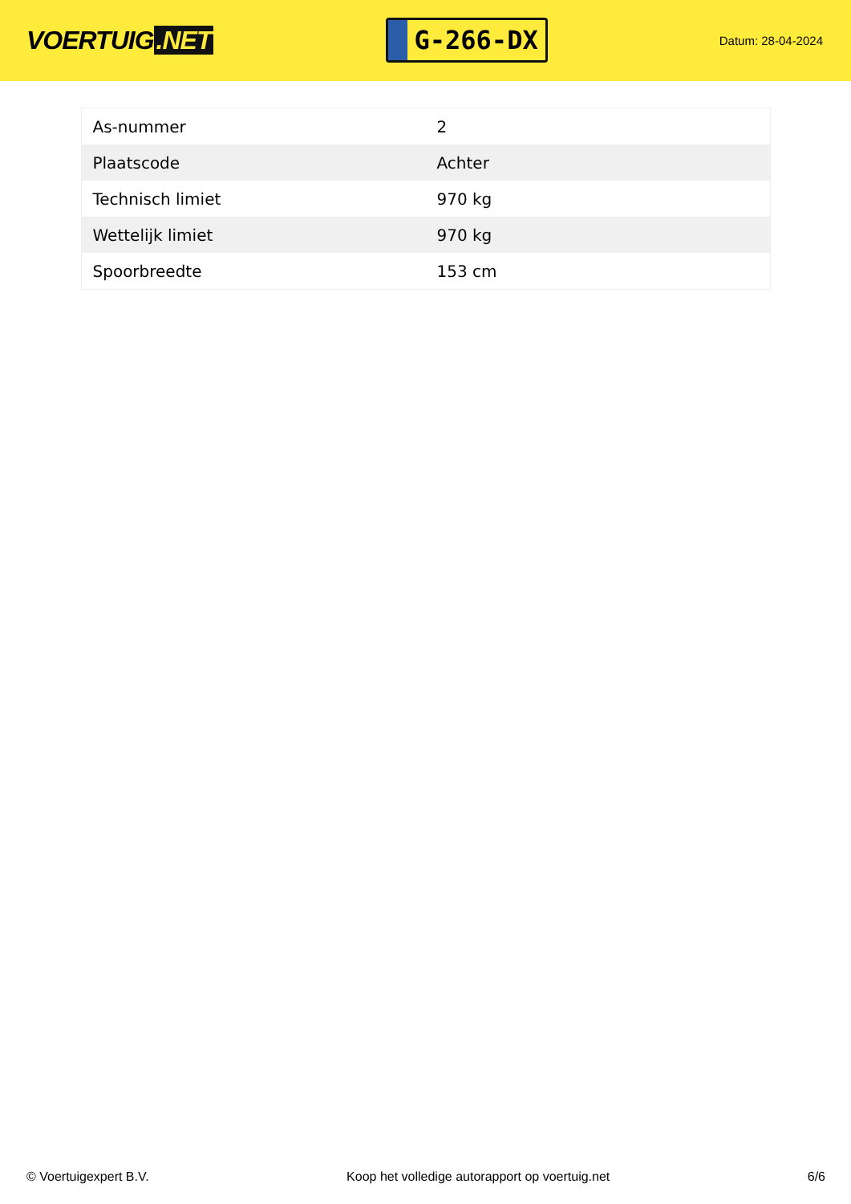VOERTUIG.NET
G-266-DX
Datum: 28-04-2024
| As-nummer | 2 |
| Plaatscode | Achter |
| Technisch limiet | 970 kg |
| Wettelijk limiet | 970 kg |
| Spoorbreedte | 153 cm |
© Voertuigexpert B.V. Koop het volledige autorapport op voertuig.net 6/6